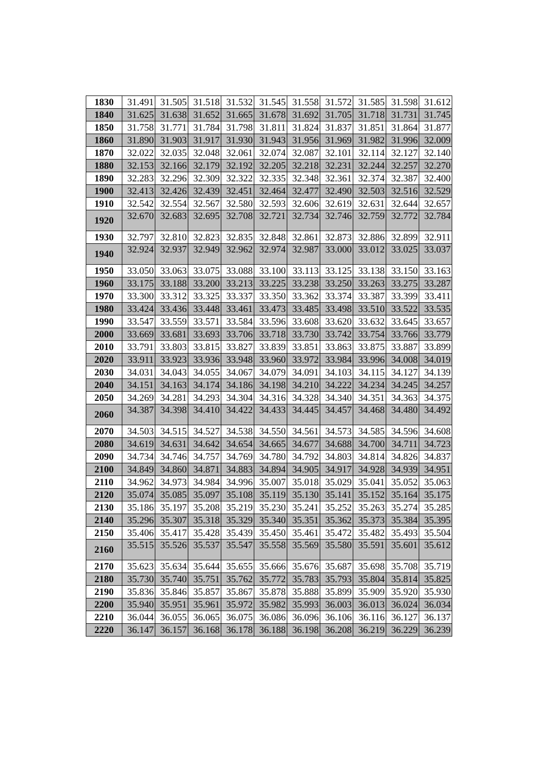| 1830 | 31.491 | 31.505 | 31.518 | 31.532 | 31.545 | 31.558 | 31.572 | 31.585 | 31.598 | 31.612 |
| 1840 | 31.625 | 31.638 | 31.652 | 31.665 | 31.678 | 31.692 | 31.705 | 31.718 | 31.731 | 31.745 |
| 1850 | 31.758 | 31.771 | 31.784 | 31.798 | 31.811 | 31.824 | 31.837 | 31.851 | 31.864 | 31.877 |
| 1860 | 31.890 | 31.903 | 31.917 | 31.930 | 31.943 | 31.956 | 31.969 | 31.982 | 31.996 | 32.009 |
| 1870 | 32.022 | 32.035 | 32.048 | 32.061 | 32.074 | 32.087 | 32.101 | 32.114 | 32.127 | 32.140 |
| 1880 | 32.153 | 32.166 | 32.179 | 32.192 | 32.205 | 32.218 | 32.231 | 32.244 | 32.257 | 32.270 |
| 1890 | 32.283 | 32.296 | 32.309 | 32.322 | 32.335 | 32.348 | 32.361 | 32.374 | 32.387 | 32.400 |
| 1900 | 32.413 | 32.426 | 32.439 | 32.451 | 32.464 | 32.477 | 32.490 | 32.503 | 32.516 | 32.529 |
| 1910 | 32.542 | 32.554 | 32.567 | 32.580 | 32.593 | 32.606 | 32.619 | 32.631 | 32.644 | 32.657 |
| 1920 | 32.670 | 32.683 | 32.695 | 32.708 | 32.721 | 32.734 | 32.746 | 32.759 | 32.772 | 32.784 |
| 1930 | 32.797 | 32.810 | 32.823 | 32.835 | 32.848 | 32.861 | 32.873 | 32.886 | 32.899 | 32.911 |
| 1940 | 32.924 | 32.937 | 32.949 | 32.962 | 32.974 | 32.987 | 33.000 | 33.012 | 33.025 | 33.037 |
| 1950 | 33.050 | 33.063 | 33.075 | 33.088 | 33.100 | 33.113 | 33.125 | 33.138 | 33.150 | 33.163 |
| 1960 | 33.175 | 33.188 | 33.200 | 33.213 | 33.225 | 33.238 | 33.250 | 33.263 | 33.275 | 33.287 |
| 1970 | 33.300 | 33.312 | 33.325 | 33.337 | 33.350 | 33.362 | 33.374 | 33.387 | 33.399 | 33.411 |
| 1980 | 33.424 | 33.436 | 33.448 | 33.461 | 33.473 | 33.485 | 33.498 | 33.510 | 33.522 | 33.535 |
| 1990 | 33.547 | 33.559 | 33.571 | 33.584 | 33.596 | 33.608 | 33.620 | 33.632 | 33.645 | 33.657 |
| 2000 | 33.669 | 33.681 | 33.693 | 33.706 | 33.718 | 33.730 | 33.742 | 33.754 | 33.766 | 33.779 |
| 2010 | 33.791 | 33.803 | 33.815 | 33.827 | 33.839 | 33.851 | 33.863 | 33.875 | 33.887 | 33.899 |
| 2020 | 33.911 | 33.923 | 33.936 | 33.948 | 33.960 | 33.972 | 33.984 | 33.996 | 34.008 | 34.019 |
| 2030 | 34.031 | 34.043 | 34.055 | 34.067 | 34.079 | 34.091 | 34.103 | 34.115 | 34.127 | 34.139 |
| 2040 | 34.151 | 34.163 | 34.174 | 34.186 | 34.198 | 34.210 | 34.222 | 34.234 | 34.245 | 34.257 |
| 2050 | 34.269 | 34.281 | 34.293 | 34.304 | 34.316 | 34.328 | 34.340 | 34.351 | 34.363 | 34.375 |
| 2060 | 34.387 | 34.398 | 34.410 | 34.422 | 34.433 | 34.445 | 34.457 | 34.468 | 34.480 | 34.492 |
| 2070 | 34.503 | 34.515 | 34.527 | 34.538 | 34.550 | 34.561 | 34.573 | 34.585 | 34.596 | 34.608 |
| 2080 | 34.619 | 34.631 | 34.642 | 34.654 | 34.665 | 34.677 | 34.688 | 34.700 | 34.711 | 34.723 |
| 2090 | 34.734 | 34.746 | 34.757 | 34.769 | 34.780 | 34.792 | 34.803 | 34.814 | 34.826 | 34.837 |
| 2100 | 34.849 | 34.860 | 34.871 | 34.883 | 34.894 | 34.905 | 34.917 | 34.928 | 34.939 | 34.951 |
| 2110 | 34.962 | 34.973 | 34.984 | 34.996 | 35.007 | 35.018 | 35.029 | 35.041 | 35.052 | 35.063 |
| 2120 | 35.074 | 35.085 | 35.097 | 35.108 | 35.119 | 35.130 | 35.141 | 35.152 | 35.164 | 35.175 |
| 2130 | 35.186 | 35.197 | 35.208 | 35.219 | 35.230 | 35.241 | 35.252 | 35.263 | 35.274 | 35.285 |
| 2140 | 35.296 | 35.307 | 35.318 | 35.329 | 35.340 | 35.351 | 35.362 | 35.373 | 35.384 | 35.395 |
| 2150 | 35.406 | 35.417 | 35.428 | 35.439 | 35.450 | 35.461 | 35.472 | 35.482 | 35.493 | 35.504 |
| 2160 | 35.515 | 35.526 | 35.537 | 35.547 | 35.558 | 35.569 | 35.580 | 35.591 | 35.601 | 35.612 |
| 2170 | 35.623 | 35.634 | 35.644 | 35.655 | 35.666 | 35.676 | 35.687 | 35.698 | 35.708 | 35.719 |
| 2180 | 35.730 | 35.740 | 35.751 | 35.762 | 35.772 | 35.783 | 35.793 | 35.804 | 35.814 | 35.825 |
| 2190 | 35.836 | 35.846 | 35.857 | 35.867 | 35.878 | 35.888 | 35.899 | 35.909 | 35.920 | 35.930 |
| 2200 | 35.940 | 35.951 | 35.961 | 35.972 | 35.982 | 35.993 | 36.003 | 36.013 | 36.024 | 36.034 |
| 2210 | 36.044 | 36.055 | 36.065 | 36.075 | 36.086 | 36.096 | 36.106 | 36.116 | 36.127 | 36.137 |
| 2220 | 36.147 | 36.157 | 36.168 | 36.178 | 36.188 | 36.198 | 36.208 | 36.219 | 36.229 | 36.239 |